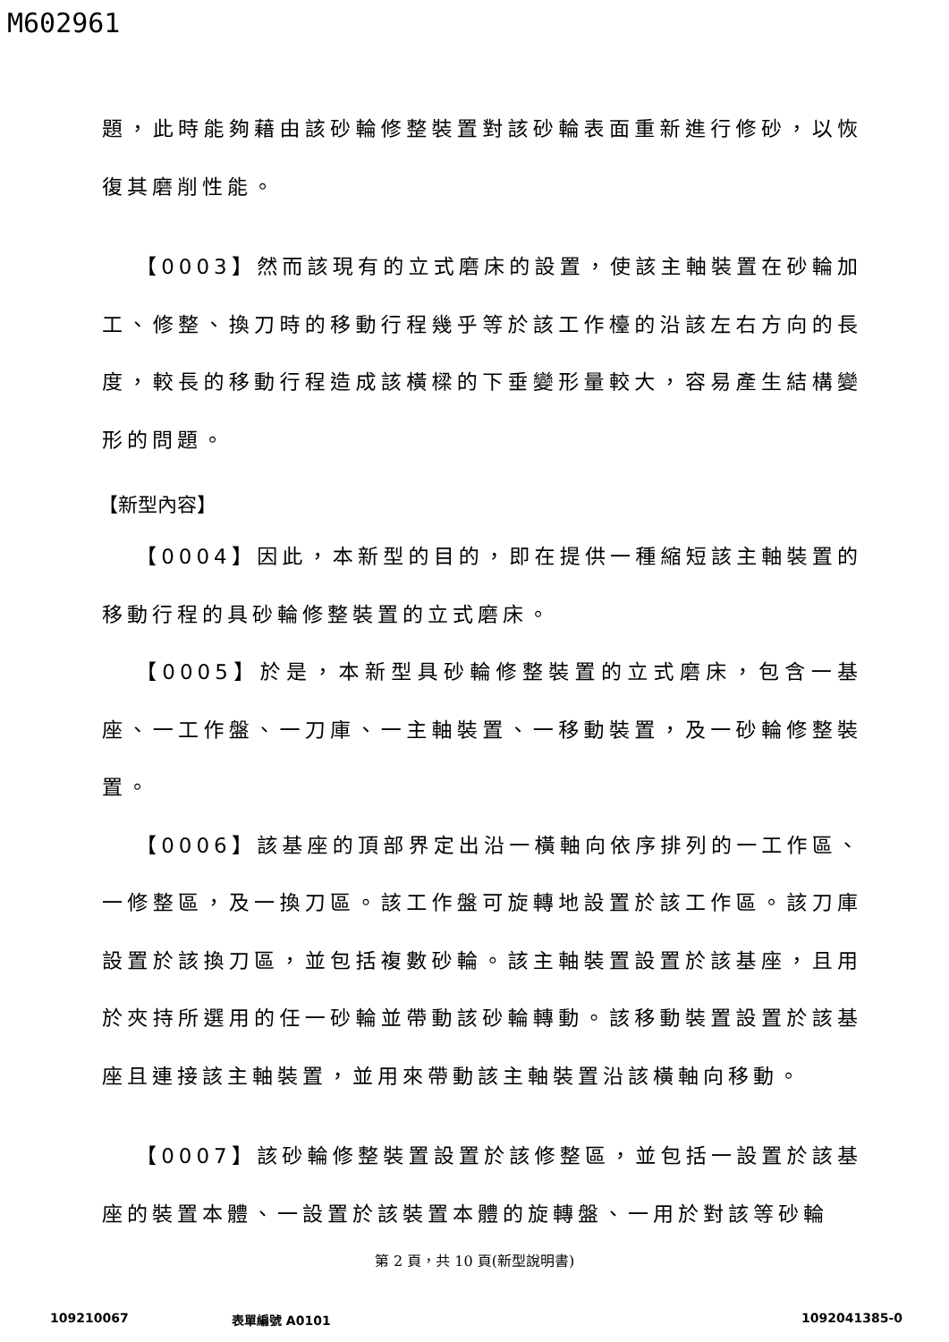M602961
題，此時能夠藉由該砂輪修整裝置對該砂輪表面重新進行修砂，以恢復其磨削性能。
【0003】然而該現有的立式磨床的設置，使該主軸裝置在砂輪加工、修整、換刀時的移動行程幾乎等於該工作檯的沿該左右方向的長度，較長的移動行程造成該橫樑的下垂變形量較大，容易產生結構變形的問題。
【新型內容】
【0004】因此，本新型的目的，即在提供一種縮短該主軸裝置的移動行程的具砂輪修整裝置的立式磨床。
【0005】於是，本新型具砂輪修整裝置的立式磨床，包含一基座、一工作盤、一刀庫、一主軸裝置、一移動裝置，及一砂輪修整裝置。
【0006】該基座的頂部界定出沿一橫軸向依序排列的一工作區、一修整區，及一換刀區。該工作盤可旋轉地設置於該工作區。該刀庫設置於該換刀區，並包括複數砂輪。該主軸裝置設置於該基座，且用於夾持所選用的任一砂輪並帶動該砂輪轉動。該移動裝置設置於該基座且連接該主軸裝置，並用來帶動該主軸裝置沿該橫軸向移動。
【0007】該砂輪修整裝置設置於該修整區，並包括一設置於該基座的裝置本體、一設置於該裝置本體的旋轉盤、一用於對該等砂輪
第 2 頁，共 10 頁(新型說明書)
109210067 表單編號 A0101 1092041385-0